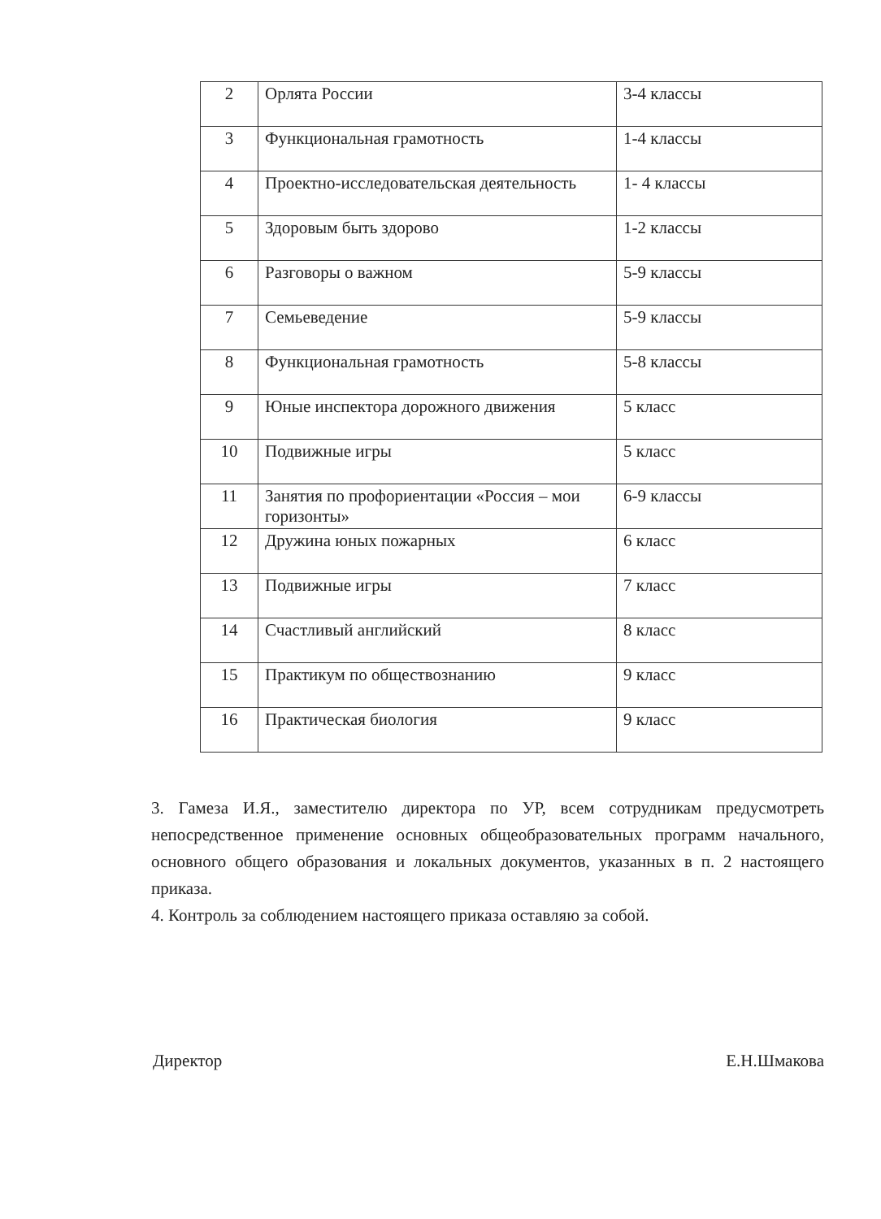| 2 | Орлята России | 3-4 классы |
| 3 | Функциональная грамотность | 1-4 классы |
| 4 | Проектно-исследовательская деятельность | 1- 4 классы |
| 5 | Здоровым быть здорово | 1-2 классы |
| 6 | Разговоры о важном | 5-9 классы |
| 7 | Семьеведение | 5-9 классы |
| 8 | Функциональная грамотность | 5-8 классы |
| 9 | Юные инспектора дорожного движения | 5 класс |
| 10 | Подвижные игры | 5 класс |
| 11 | Занятия по профориентации «Россия – мои горизонты» | 6-9 классы |
| 12 | Дружина юных пожарных | 6 класс |
| 13 | Подвижные игры | 7 класс |
| 14 | Счастливый английский | 8 класс |
| 15 | Практикум по обществознанию | 9 класс |
| 16 | Практическая биология | 9 класс |
3. Гамеза И.Я., заместителю директора по УР, всем сотрудникам предусмотреть непосредственное применение основных общеобразовательных программ начального, основного общего образования и локальных документов, указанных в п. 2 настоящего приказа.
4. Контроль за соблюдением настоящего приказа оставляю за собой.
Директор Е.Н.Шмакова